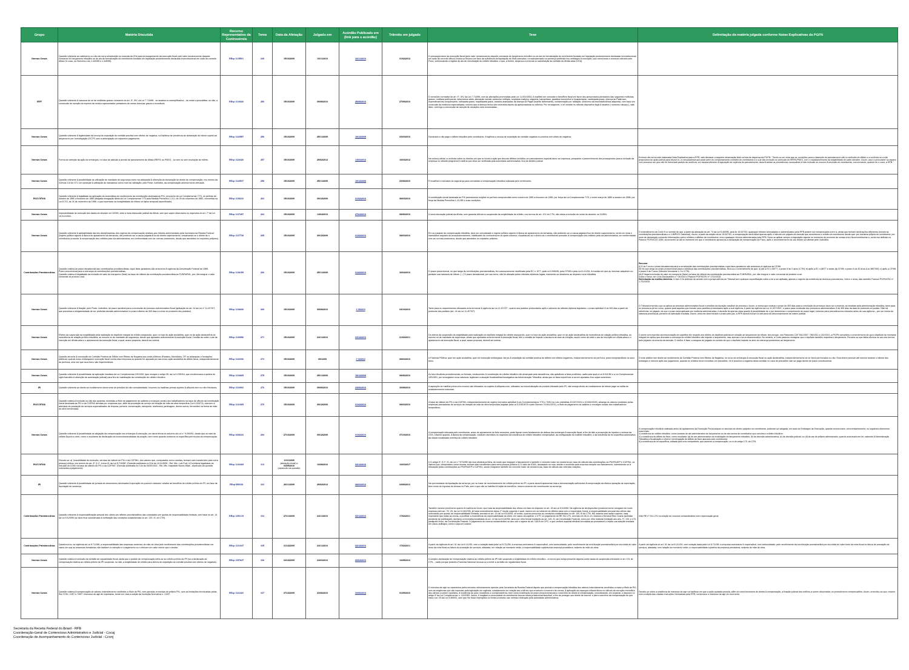| Grupo | Matéria Discutida | Recurso Representativo da Controvérsia | Tema | Data da Afetação | Julgado em | Acórdão Publicado em (link para o acórdão) | Trânsito em julgado | Tese | Delimitação da matéria julgada conforme Notas Explicativas da PGFN |
| --- | --- | --- | --- | --- | --- | --- | --- | --- | --- |
| Normas Gerais | Questão referente ao cabimento ou não da mera substituição ou emenda da CDA para prosseguimento da execução fiscal pelo valor remanescente daquele constante do lançamento tributário ou do ato de formalização do contribuinte fundado em legislação posteriormente declarada inconstitucional em sede de controle difuso (in casu, os Decretos-Leis 2.445/88 e 2.449/88). | REsp 1115501 | 249 | 15/10/2009 | 10/11/2010 | 30/11/2010 | 01/02/2012 | O prosseguimento da execução fiscal (pelo valor remanescente daquele constante do lançamento tributário ou do ato de formalização do contribuinte fundado em legislação posteriormente declarada inconstitucional em sede de controle difuso) revela-se forçoso em face da suficiência da liquidação do título executivo, consubstanciado na sentença proferida nos embargos à execução, que reconheceu o excesso cobrado pelo Fisco, sobressaindo a higidez do ato de constituição do crédito tributário, o que, a fortiori, dispensa a emenda ou substituição da certidão de dívida ativa (CDA). | |
| IRPF | Questão referente à natureza do rol de moléstias graves constante do art. 6º, XIV, da Lei 7.713/88 - se taxativa ou exemplificativa -, de modo a possibilitar, ou não, a concessão de isenção de imposto de renda a aposentados portadores de outras doenças graves e incuráveis. | REsp 1116620 | 250 | 15/10/2009 | 09/08/2010 | 25/08/2010 | 27/09/2010 | O conteúdo normativo do art. 6º, XIV, da Lei 7.713/88, com as alterações promovidas pela Lei 11.052/2004, é explícito em conceder o benefício fiscal em favor dos aposentados portadores das seguintes moléstias graves: moléstia profissional, tuberculose ativa, alienação mental, esclerose múltipla, neoplasia maligna, cegueira, hanseníase, paralisia irreversível e incapacitante, cardiopatia grave, doença de Parkinson, espondiloartrose anquilosante, nefropatia grave, hepatopatia grave, estados avançados da doença de Paget (osteíte deformante), contaminação por radiação, síndrome da imunodeficiência adquirida, com base em conclusão da medicina especializada, mesmo que a doença tenha sido contraída depois da aposentadoria ou reforma. Por conseguinte, o rol contido no referido dispositivo legal é taxativo ( numerus clausus ), vale dizer, restringe a concessão de isenção às situações nele enumeradas. | |
| Normas Gerais | Questão referente à legitimidade da recusa de expedição de certidão positiva com efeitos de negativa, na hipótese de existência de declaração de tributo sujeito ao lançamento por homologação (DCTF) sem a antecipação do respectivo pagamento. | REsp 1123557 | 256 | 15/10/2009 | 25/11/2009 | 18/12/2009 | 03/03/2010 | Declarado e não pago o débito tributário pelo contribuinte, é legítima a recusa de expedição de certidão negativa ou positiva com efeito de negativa. | |
| Normas Gerais | Forma de extinção da ação de embargos, no caso de adesão a acordo de parcelamento de dívida (REFIS ou PAES) - se com ou sem resolução de mérito. | REsp 1124420 | 257 | 15/10/2009 | 29/02/2012 | 14/03/2012 | 16/04/2012 | Na esfera judicial, a renúncia sobre os direitos em que se funda a ação que discute débitos incluídos em parcelamento especial deve ser expressa, porquanto o preenchimento dos pressupostos para a inclusão da empresa no referido programa é matéria que deve ser verificada pela autoridade administrativa, fora do âmbito judicial. | Embora não tenha sido elaborada Nota Explicativa para a RFB, vale destacar a seguinte observação feita na lista de dispensa da PGFN: "Tendo-se em vista que as condições para a obtenção do parcelamento são a confissão do débito e a renúncia ou a não propositura de ação judicial para discuti-lo, a consequência que pode advir do comportamento contrário do contribuinte é a sua não-inclusão ou exclusão do REFIS/PAES, com o restabelecimento da exigibilidade do saldo devedor. Assim, caso o procurador se depare com processo em que não foi formulado pedido de renúncia, em desatendimento à legislação de regência do parcelamento, deverá adotar as providências necessárias à não inclusão ou mesmo à exclusão do contribuinte, comunicando, quando for o caso, a RFB." |
| Normas Gerais | Questão referente à possibilidade de utilização do mandado de segurança como via adequada à obtenção da declaração do direito de compensação, nos termos da Súmula 213 do STJ, em oposição à utilização do mandamus como meio de validação, pelo Poder Judiciário, da compensação anteriormente efetuada. | REsp 1124537 | 258 | 15/10/2009 | 25/11/2009 | 18/12/2009 | 23/06/2010 | É incabível o mandado de segurança para convalidar a compensação tributária realizada pelo contribuinte. | |
| PIS/COFINS | Questão referente à legalidade da aplicação da sistemática de recolhimento da contribuição destinada ao PIS, constante da Lei Complementar 7/70, no período de outubro de 1995 a fevereiro de 1996 (alegada revogação tácita da Lei Complementar 7/70 pela Medida Provisória 1.212, de 29 de novembro de 1995, convertida na Lei 9.715, de 26 de novembro de 1998, o que importaria na inexigibilidade do tributo no lapso temporal especificado). | REsp 1136210 | 263 | 15/10/2009 | 09/12/2009 | 01/02/2010 | 08/03/2010 | A contribuição social destinada ao PIS permaneceu exigível no período compreendido entre outubro de 1995 a fevereiro de 1996, por força da Lei Complementar 7/70, e entre março de 1996 a outubro de 1998, por força da Medida Provisória 1.212/95 e suas reedições. | |
| Normas Gerais | Impossibilidade de exclusão dos dados do devedor do CADIN, ante a mera discussão judicial da dívida, sem que sejam observados os requisitos do art. 7º da Lei 10.522/2002. | REsp 1137497 | 264 | 15/10/2009 | 14/04/2010 | 27/04/2010 | 08/06/2010 | A mera discussão judicial da dívida, sem garantia idônea ou suspensão da exigibilidade do crédito, nos termos do art. 151 do CTN, não obsta a inclusão do nome do devedor no CADIN. | |
| Normas Gerais | Questão referente à aplicabilidade das leis disciplinadoras dos regimes de compensação relativos aos tributos administrados pela Secretaria da Receita Federal. (regime jurídico vigente à época do ajuizamento da demanda, não podendo ser a causa julgada à luz do direito superveniente, ressalvando-se o direito de o contribuinte proceder à compensação dos créditos pela via administrativa, em conformidade com as normas posteriores, desde que atendidos os requisitos próprios). | REsp 1137738 | 265 | 15/10/2009 | 09/12/2009 | 01/02/2010 | 08/03/2010 | Em se tratando de compensação tributária, deve ser considerado o regime jurídico vigente à época do ajuizamento da demanda, não podendo ser a causa julgada à luz do direito superveniente, tendo em vista o inarredável requisito do prequestionamento, viabilizador do conhecimento do apelo extremo, ressalvando-se o direito de o contribuinte proceder à compensação dos créditos pela via administrativa, em conformidade com as normas posteriores, desde que atendidos os requisitos próprios. | O entendimento da Corte é no sentido de que, a partir da alteração do art. 74 da Lei 9.430/96, pela lei 10.637/02, quaisquer tributos arrecadados e administrados pela RFB podem ser compensados entre si, ainda que tenham destinações diferentes (exceto as contribuições previdenciárias e o SIMPLES Nacional). Assim, a partir da edição da lei 10.637/02, a compensação será viável apenas após o trânsito em julgado de decisão que reconheceu o crédito do contribuinte desde que: por iniciativa própria do contribuinte; por meio de declaração contendo informações sobre créditos e débitos do contribuinte; entre quaisquer tributos administrados pela RFB. Deve-se aplicar sempre a legislação vigente no momento do encontro de contas entre fisco/contribuinte e, conforme definido no Parecer PGFN/CAT 2093, tal encontro se dá no momento em que o contribuinte apresenta a declaração de compensação ao Fisco, após o reconhecimento de seu direito ser aferido pelo Judiciário. |
| Contribuições Previdenciárias | Questão relativa ao prazo decadencial das contribuições previdenciárias, cujos fatos geradores são anteriores à vigência da Constituição Federal de 1988. Prazo prescricional para a cobrança de contribuições previdenciárias. Questão relativa à ilegalidade da inclusão do valor do transporte (frete) na base de cálculo da contribuição previdenciária ao FUNRURAL, por não integrar o valor comercial do produto rural. | REsp 1138159 | 266 | 15/10/2009 | 25/11/2009 | 01/02/2010 | 30/04/2010 | O prazo prescricional, no que tange às contribuições previdenciárias, foi sucessivamente modificado pela EC n. 8/77, pela Lei 6.830/80, pela CF/88 e pela Lei 8.212/91, à medida em que as mesmas adquiriam ou perdiam sua natureza de tributo. (...) O prazo decadencial, por seu turno, não foi alterado pelos referidos diplomas legais, mantendo-se obediente ao disposto na lei tributária. | Resumo : (i) É de 5 anos o prazo decadencial para a constituição das contribuições previdenciárias cujos fatos geradores são anteriores à vigência da CF/88. (ii) No que tange ao prazo prescricional para a cobrança das contribuições previdenciárias, fixou-se o entendimento de que: a) até a EC n.08/77, o prazo é de 5 anos (CTN); b) após a EC n.08/77 e antes da CF/88, o prazo é de 30 anos (Lei 3807/60); c) após a CF/88, o prazo é de 5 anos (Súmula Vinculante n. 8 e CTN). (iii) É ilegal a inclusão do valor do transporte (frete) na base de cálculo da contribuição previdenciária ao FUNRURAL, por não integrar o valor comercial do produto rural. Sobre o tema, ver o Ato Declaratório n.º 03/2010 e Parecer PGFN/CRJ nº 1752/2010. Delimitação da matéria decidida: O item 3 foi definido de acordo com a jurisprudência do Tribunal sem qualquer especificação sobre a lei a ser aplicada, apenas o registro da existência de diversos precedentes. Sobre o tema, vide também Parecer PGFN/CRJ nº 1.752/2010. |
| Normas Gerais | Questão referente à fixação, pelo Poder Judiciário, de prazo razoável para a conclusão de processo administrativo fiscal (aplicação do art. 24 da Lei nº 11.457/07, que preceitua a obrigatoriedade de ser proferida decisão administrativa no prazo máximo de 360 dias a contar do protocolo dos pedidos). | REsp 1138206 | 269 | 15/10/2009 | 09/08/2010 | 1º/9/2010 | 04/10/2010 | Tanto para os requerimentos efetuados anteriormente à vigência da Lei 11.457/07 , quanto aos pedidos protocolados após o advento do referido diploma legislativo, o prazo aplicável é de 360 dias a partir do protocolo dos pedidos (art. 24 da Lei 11.457/07). | O Tribunal entendeu que se aplica ao processo administrativo fiscal o princípio da duração razoável do processo. Assim, a norma que instituiu o prazo de 360 dias para a conclusão do processo deve ser cumprida, de imediato pela administração tributária, tanto para os processos já em curso, quanto para aqueles que tiveram seus pedidos protocolados após a sua vigência. A partir da vigência da Lei 11.457/2007, o prazo para conclusão dos processos administrativos é de 360 dias da data do protocolo do pedido. Não há referência, no julgado, de que o prazo seria aplicado por instância administrativa. A decisão foi apenas clara quanto à possibilidade de o juiz determinar o cumprimento do prazo legal, inclusive para procedimentos iniciados antes de sua vigência – por ser norma de natureza processual, portanto de aplicação imediata. Assim, uma vez determinado o prazo pelo juiz, a RFB deverá cumpri-lo sob pena de descumprimento de ordem judicial. |
| Normas Gerais | Efeitos da suspensão da exigibilidade pela realização do depósito integral do crédito exequendo, quer no bojo de ação anulatória, quer no de ação declaratória de inexistência de relação jurídico-tributária, ou mesmo no de mandado de segurança, desde que ajuizados anteriormente à execução fiscal. Condão de coibir o ato de inscrição em dívida ativa e o ajuizamento da execução fiscal, a qual, acaso proposta, deverá ser extinta. | REsp 1140956 | 271 | 15/10/2009 | 24/11/2010 | 03/12/2010 | 21/02/2011 | Os efeitos da suspensão da exigibilidade pela realização do depósito integral do crédito exequendo, quer no bojo de ação anulatória, quer no de ação declaratória de inexistência de relação jurídico-tributária, ou mesmo no de mandado de segurança, desde que ajuizados anteriormente à execução fiscal, têm o condão de impedir a lavratura do auto de infração, assim como de coibir o ato de inscrição em dívida ativa e o ajuizamento da execução fiscal, a qual, acaso proposta, deverá ser extinta. | O ponto controvertido da interpretação do repetitivo diz respeito aos efeitos do depósito judicial em relação ao lançamento do tributo. Isto porque, nos Pareceres CAT 941/2007, 796/2011 e 232/2012, a PGFN consolidou o entendimento de que o depósito do montante integral em ações que discutam a cobrança de crédito tributário não impede o lançamento, mas apenas o torna desnecessário. No entanto, a Corte pareceu consignar que o depósito também impediria o lançamento. Percebe-se que faltou técnica no uso dos termos pelo julgador na ementa da decisão. O melhor é fazer a exegese do julgado no sentido de que o depósito impede os atos de cobrança posteriores ao lançamento. |
| Normas Gerais | Questão atinente à concessão de Certidão Positiva de Débito com Efeitos de Negativa aos entes públicos (Estados, Municípios, DF ou autarquias e fundações públicas) quando estes embargarem execução fiscal contra elas interposta ou quando for ajuizada por tais entes ação anulatória de débito fiscal, independentemente de penhora, uma vez que seus bens são impenhoráveis. | REsp 1123306 | 273 | 15/10/2009 | 09/12/09 | 1º/2/2010 | 08/03/2010 | A Fazenda Pública, quer em ação anulatória, quer em execução embargada, faz jus à expedição da certidão positiva de débito com efeitos negativos, independentemente de penhora, posto inexpropriáveis os seus bens. | O ente público tem direito ao recebimento de Certidão Positiva com Efeitos de Negativa, no curso de embargos à execução fiscal ou ação declaratória, independentemente de ter bens penhorados ou não. Este direito persiste até mesmo durante o trâmite dos embargos e mesmo após seu julgamento, quando os créditos forem incluídos em precatório. Só é possível a negativa desta certidão no caso do precatório não ser pago dentro do prazo constitucional. |
| Normas Gerais | Questão referente à possibilidade da aplicação imediata da Lei Complementar 105/2001 (que revogou o artigo 38, da Lei 4.595/64, que condicionava a quebra do sigilo bancário à obtenção de autorização judicial) para fins de viabilização da constituição do crédito tributário. | REsp 1134665 | 275 | 15/10/2009 | 25/11/2009 | 18/12/2009 | 08/06/2010 | As leis tributárias procedimentais ou formais, conducentes à constituição do crédito tributário não alcançado pela decadência, são aplicáveis a fatos pretéritos, razão pela qual a Lei 8.021/90 e a Lei Complementar 105/2001, por envergarem essa natureza, legitimam a atuação fiscalizatória/investigativa da Administração Tributária, ainda que os fatos imponíveis a serem apurados lhes sejam anteriores. | |
| IPI | Questão referente ao direito ao creditamento decorrente do princípio da não cumulatividade. Insumos ou matérias-primas sujeitos à alíquota zero ou não tributados. | REsp 1134903 | 276 | 15/10/2009 | 09/06/2010 | 24/06/2010 | 30/08/2010 | A aquisição de matéria-prima e/ou insumo não tributados ou sujeitos à alíquota zero, utilizados na industrialização de produto tributado pelo IPI, não enseja direito ao creditamento do tributo pago na saída do estabelecimento industrial. | |
| PIS/COFINS | Questão relativa à inclusão ou não das quantias recebidas a título de pagamento de salários e encargos sociais dos trabalhadores na base de cálculo da contribuição social destinada ao PIS e da COFINS devidas por empresas que, além da prestação de serviço de locação de mão-de-obra temporária (Lei 6.019/74), exercem a atividade de prestação de serviços especializados de limpeza, portaria, conservação, transporte, telefonista, jardinagem, dentre outros, fornecidos na forma de mão-de-obra terceirizada. | REsp 1141065 | 279 | 15/10/2009 | 09/12/2009 | 01/02/2010 | 08/03/2010 | A base de cálculo do PIS e da COFINS, independentemente do regime normativo aplicável (Leis Complementares 7/70 e 70/91 ou Leis ordinárias 10.637/2002 e 10.833/2003), abrange os valores recebidos pelas empresas prestadoras de serviços de locação de mão de obra temporária (regidas pela Lei 6.019/1974 e pelo Decreto 73.841/1974), a título de pagamento de salários e encargos sociais dos trabalhadores temporários. | |
| Normas Gerais | Questão referente à possibilidade de alegação da compensação nos embargos à execução, em decorrência do advento da Lei n.º 8.383/91, desde que se trate de crédito líquido e certo, como o resultante de declaração de inconstitucionalidade da exação, bem como quando existente lei específica permissiva da compensação. | REsp 1008343 | 294 | 27/10/2009 | 09/12/2009 | 01/02/2010 | 07/10/2010 | A compensação efetuada pelo contribuinte, antes do ajuizamento do feito executivo, pode figurar como fundamento de defesa dos embargos à execução fiscal, a fim de ilidir a presunção de liquidez e certeza da CDA, máxime quando, à época da compensação, restaram atendidos os requisitos da existência de crédito tributário compensável, da configuração do indébito tributário, e da existência de lei específica autorizativa da citada modalidade extintiva do crédito tributário. | A compensação tributária realizada antes do ajuizamento da Execução Fiscal adquire a natureza de direito subjetivo do contribuinte, podendo ser alegada, em sede de Embargos de Execução, quando concorrerem, concomitantemente, os seguintes elementos essenciais: 1) existência de crédito tributário, como produto do ato administrativo do lançamento ou do ato-norma do contribuinte que constitui o crédito tributário; 2) a existência de débito do fisco, como resultado: (a) de ato administrativo de invalidação do lançamento tributário, (b) de decisão administrativa, (c) de decisão judicial, ou (d) de ato do próprio administrado, quando autorizado em lei, cabendo à Administração Tributária a fiscalização e ulterior homologação do débito do fisco apurado pelo contribuinte; 3) a existência de lei específica, editada pelo ente competente, que autorize a compensação, ex vi do artigo 170, do CTN. |
| PIS/COFINS | Discute-se: a) "possibilidade de exclusão, da base de cálculo do PIS e da COFINS, dos valores que, computados como receitas, tenham sido transferidos para outra pessoa jurídica, nos termos do art. 3º, § 2º, inciso III, da Lei 9.718/98"; (Decisão publicada no DJe de 11/11/2009 - Rel. Min. Luiz Fux); b)"a própria legalidade da inclusão do ICMS na base de cálculo do PIS e da COFINS" (Decisão publicada no DJe de 03/05/2016 - Rel. Min. Napoleão Nunes Maia - expansão da questão submetida a julgamento). | REsp 1144469 | 313 | 11/11/2009 (afetação inicial) e 03/05/2016 (expansão da questão) | 10/08/2016 | 02/12/2016 | 10/03/2017 | i) O artigo 3º, § 2º, III, da Lei n.º 9718/98 não teve eficácia jurídica, de modo que integram o faturamento e também o conceito maior de receita bruta, base de cálculo das contribuições ao PIS/PASEP e COFINS, os valores que, computados como receita, tenham sido transferidos para outra pessoa jurídica; ii) O valor do ICMS, destacado na nota, devido e recolhido pela empresa compõe seu faturamento, submetendo-se à tributação pelas contribuições ao PIS/PASEP e COFINS, sendo integrante também do conceito maior de receita bruta, base de cálculo das referidas exações. | |
| IPI | Questão referente à possibilidade de juntada de documentos destinados à apuração do quantum debeatur relativo ao benefício do crédito prêmio do IPI, em fase de liquidação de sentença. | REsp 959338 | 333 | 26/11/2009 | 29/02/2012 | 08/03/2012 | 04/06/2013 | Na oportunidade da liquidação da sentença, por se tratar de reconhecimento de crédito-prêmio de IPI, a parte deverá apresentar toda a documentação suficientes à comprovação da efetiva operação de exportação, bem como do ingresso de divisas no País, sem o que não se habilita à fruição do benefício, mesmo estando ele reconhecido na sentença. | |
| Contribuições Previdenciárias | Questão referente à responsabilização pessoal dos sócios por débitos previdenciários das sociedades por quotas de responsabilidade limitada, com base no art. 13 da Lei 8.620/93 (se deve ficar subordinada à verificação das condições estabelecidas no art. 135, III, do CTN). | REsp 1153119 | 334 | 27/11/2009 | 24/11/2010 | 02/12/2010 | 17/02/2011 | Também merece provimento quanto à matéria de fundo, que trata da responsabilidade dos sócios em face do disposto no art. 13 da Lei 8.620/93. Na vigência de tal dispositivo (posteriormente revogado de modo expresso pelo art. 79, VII, da Lei 11.941/09), já havia entendimento desta 1ª Seção segundo o qual, mesmo em se tratando de débitos para com a Seguridade Social, a responsabilidade pessoal dos sócios das sociedades por quotas de responsabilidade limitada, prevista no art. 13 da Lei 8.620/93, só existe, quando presentes as condições estabelecidas no art. 135, III do CTN. Há, todavia uma razão superior, mais importante que todas as outras, a justificar a inexistência da responsabilidade do sócio, em casos da espécie: o STF, no julgamento do RE 562.276, ocorrido em 03.11.10, relatora a Ministra Ellen Gracie (acórdão pendente de publicação), declarou a inconstitucionalidade do art. 13 da Lei 8.620/93, tanto por vício formal (violação ao art. 146, III, da Constituição Federal), como por vício material (violação aos arts. 5º, XIII, e 170, parágrafo único, da Constituição Federal. O julgamento do recurso extraordinário se deu sob o regime do art. 543-B do CPC, o que confere especial eficácia vinculativa ao precedente e impõe sua adoção imediata em casos análogos, como o aqui em exame. | Vide RE nº 562.276 na relação de recursos extraordinários com repercussão geral. |
| Contribuições Previdenciárias | Questiona-se, na vigência da Lei 9.711/98, a responsabilidade das empresas cedentes de mão-de-obra pelo recolhimento das contribuições previdenciárias nos casos em que as empresas tomadoras não realizem a retenção e o pagamento ou o efetuem em valor menor que o devido. | REsp 1131047 | 335 | 01/12/2009 | 24/11/2010 | 02/12/2010 | 17/02/2011 | A partir da vigência do art. 31 da Lei 8.212/91, com a redação dada pela Lei 9.711/98, a empresa contratante é responsável, com exclusividade, pelo recolhimento da contribuição previdenciária por ela retida do valor bruto da nota fiscal ou fatura de prestação de serviços, afastada, em relação ao montante retido, a responsabilidade supletiva da empresa prestadora, cedente de mão-de-obra. | A partir da vigência do art. 31 da Lei 8.212/91, com redação dada pela Lei 9.711/98, a empresa contratante é responsável, com exclusividade, pelo recolhimento da contribuição previdenciária por ela retida do valor bruto da nota fiscal ou fatura de prestação de serviços, afastada, com relação ao montante retido, a responsabilidade supletiva da empresa prestadora, cedente de mão de obra. |
| Normas Gerais | Questão relativa à emissão da certidão de regularidade fiscal, ainda que o pedido de compensação refira-se ao crédito-prêmio de IPI (se a declaração de compensação relativa ao crédito-prêmio de IPI suspende, ou não, a exigibilidade do crédito para efeitos de expedição de certidão positiva com efeitos de negativa). | REsp 1157847 | 336 | 04/12/2009 | 24/03/2010 | 06/04/2010 | 10/05/2010 | A simples declaração de compensação relativa ao crédito-prêmio de IPI não suspende a exigibilidade do crédito tributário - a menos que esteja presente alguma outra causa de suspensão elencada no art. 151 do CTN -, razão porque poderá a Fazenda Nacional recusar-se a emitir a certidão de regularidade fiscal. | |
| Normas Gerais | Questão relativa à compensação de valores indevidamente recolhidos a título de PIS, com parcelas vincendas do próprio PIS, sem as limitações introduzidas pelas INs 67/92, 21/97 e 73/97. Interesse de agir do impetrante, tendo em vista a edição da Instrução Normativa n. 21/97. | REsp 1121023 | 337 | 07/12/2009 | 23/06/2010 | 30/06/2010 | 01/09/2010 | O interesse de agir se caracteriza pelos entraves rotineiramente opostos pela Secretaria da Receita Federal àquele que postula a compensação tributária dos valores indevidamente recolhidos a maior a título de PIS, sem as exigências que são impostas pela legislação de regência, notadamente em relação aos critérios que envolvem o encontro de contas, à aplicação de expurgos inflacionários no cálculo da correção monetária dos valores a serem repetidos, à incidência de juros moratórios e compensatórios, bem como à definição do prazo prescricional para o exercício do direito à compensação, considerando, em especial, o disposto no artigo 3º da Lei Complementar n. 118/2005. Assim, é inegável a necessidade do contribuinte buscar tutela jurisdicional favorável, a fim de proteger seu direito de exercer o pleno exercício da compensação de que trata o art. 66 da Lei 8.383/91, sem que lhe fosse impingidos os limites previstos nas normas infralegais pela autoridade administrativa. | Decidiu-se sobre a existência de interesse de agir na hipótese em que a ação ajuizada postula, além do reconhecimento do direito à compensação, a fixação judicial dos critérios a serem observados no procedimento compensatório. Assim, entendeu-se que, mesmo com a edição das citadas Instruções Normativas pela RFB, remanesce o interesse de agir do recorrente. |
Secretaria da Receita Federal do Brasil - RFB
Coordenação-Geral de Contencioso Administrativo e Judicial - Cocaj
Coordenação de Acompanhamento do Contencioso Judicial - Cconj